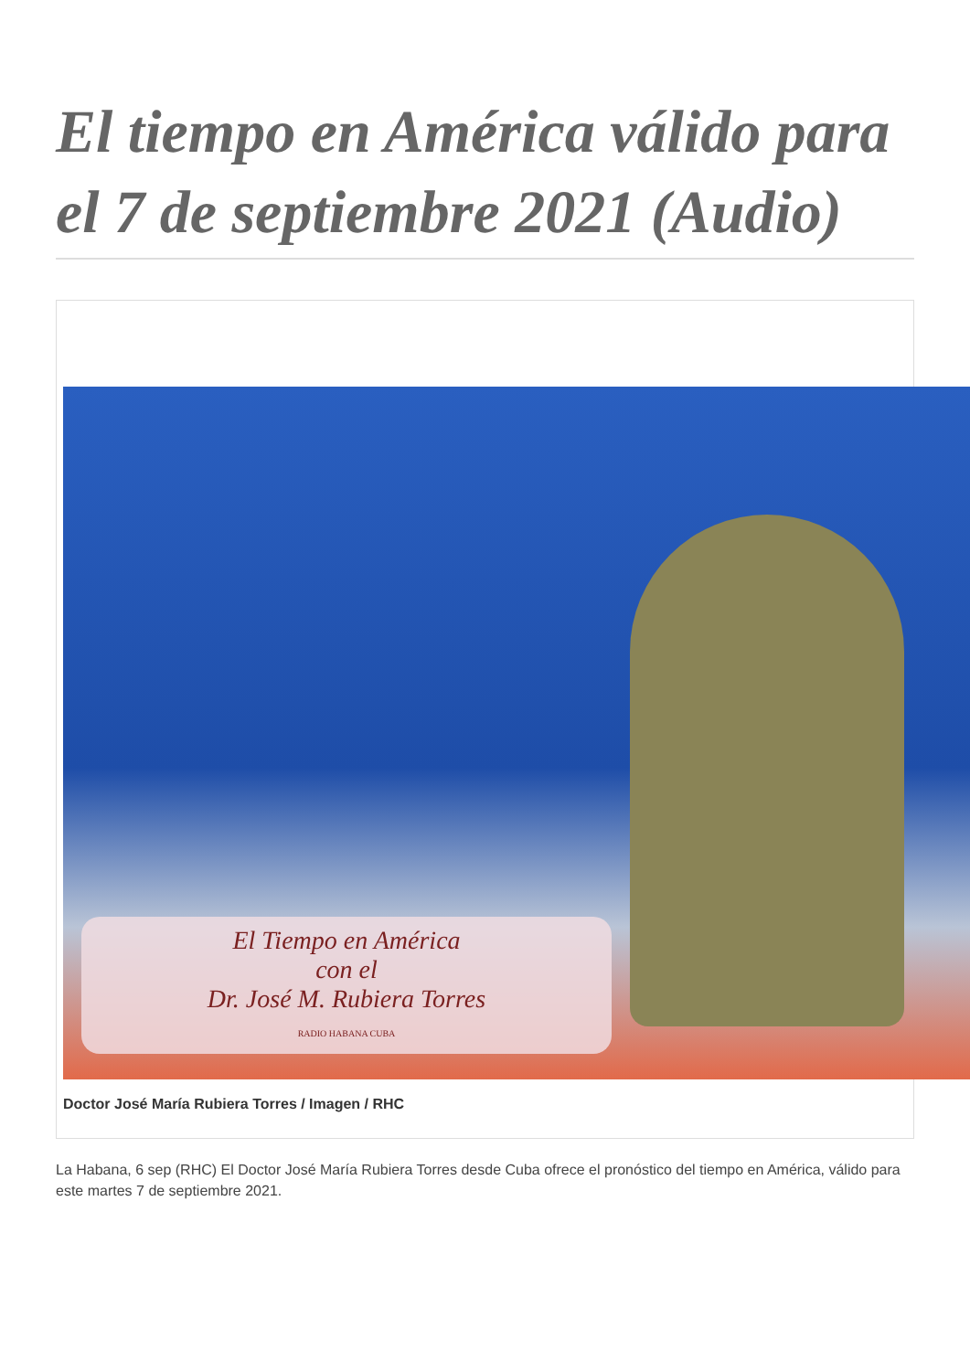El tiempo en América válido para el 7 de septiembre 2021 (Audio)
El Tiempo en América
con el
Dr. José M. Rubiera Torres
RADIO HABANA CUBA
Doctor José María Rubiera Torres / Imagen / RHC
La Habana, 6 sep (RHC) El Doctor José María Rubiera Torres desde Cuba ofrece el pronóstico del tiempo en América, válido para este martes 7 de septiembre 2021.